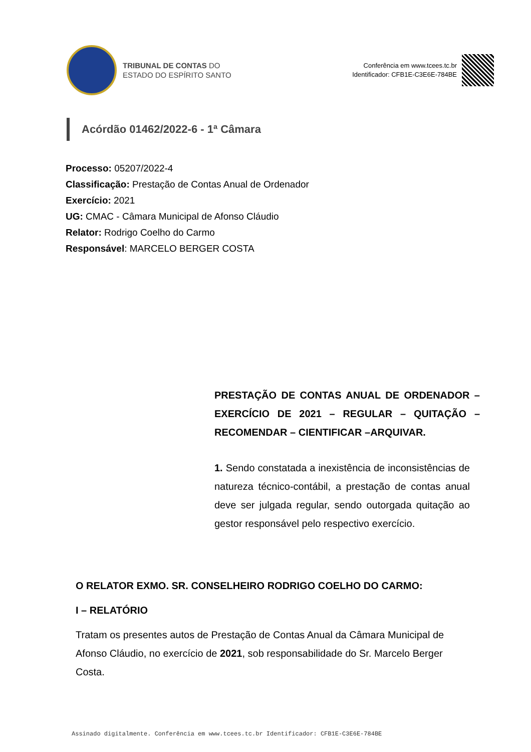TRIBUNAL DE CONTAS DO
ESTADO DO ESPÍRITO SANTO
Conferência em www.tcees.tc.br
Identificador: CFB1E-C3E6E-784BE
Acórdão 01462/2022-6 - 1ª Câmara
Processo: 05207/2022-4
Classificação: Prestação de Contas Anual de Ordenador
Exercício: 2021
UG: CMAC - Câmara Municipal de Afonso Cláudio
Relator: Rodrigo Coelho do Carmo
Responsável: MARCELO BERGER COSTA
PRESTAÇÃO DE CONTAS ANUAL DE ORDENADOR – EXERCÍCIO DE 2021 – REGULAR – QUITAÇÃO – RECOMENDAR – CIENTIFICAR –ARQUIVAR.
1. Sendo constatada a inexistência de inconsistências de natureza técnico-contábil, a prestação de contas anual deve ser julgada regular, sendo outorgada quitação ao gestor responsável pelo respectivo exercício.
O RELATOR EXMO. SR. CONSELHEIRO RODRIGO COELHO DO CARMO:
I – RELATÓRIO
Tratam os presentes autos de Prestação de Contas Anual da Câmara Municipal de Afonso Cláudio, no exercício de 2021, sob responsabilidade do Sr. Marcelo Berger Costa.
Assinado digitalmente. Conferência em www.tcees.tc.br Identificador: CFB1E-C3E6E-784BE